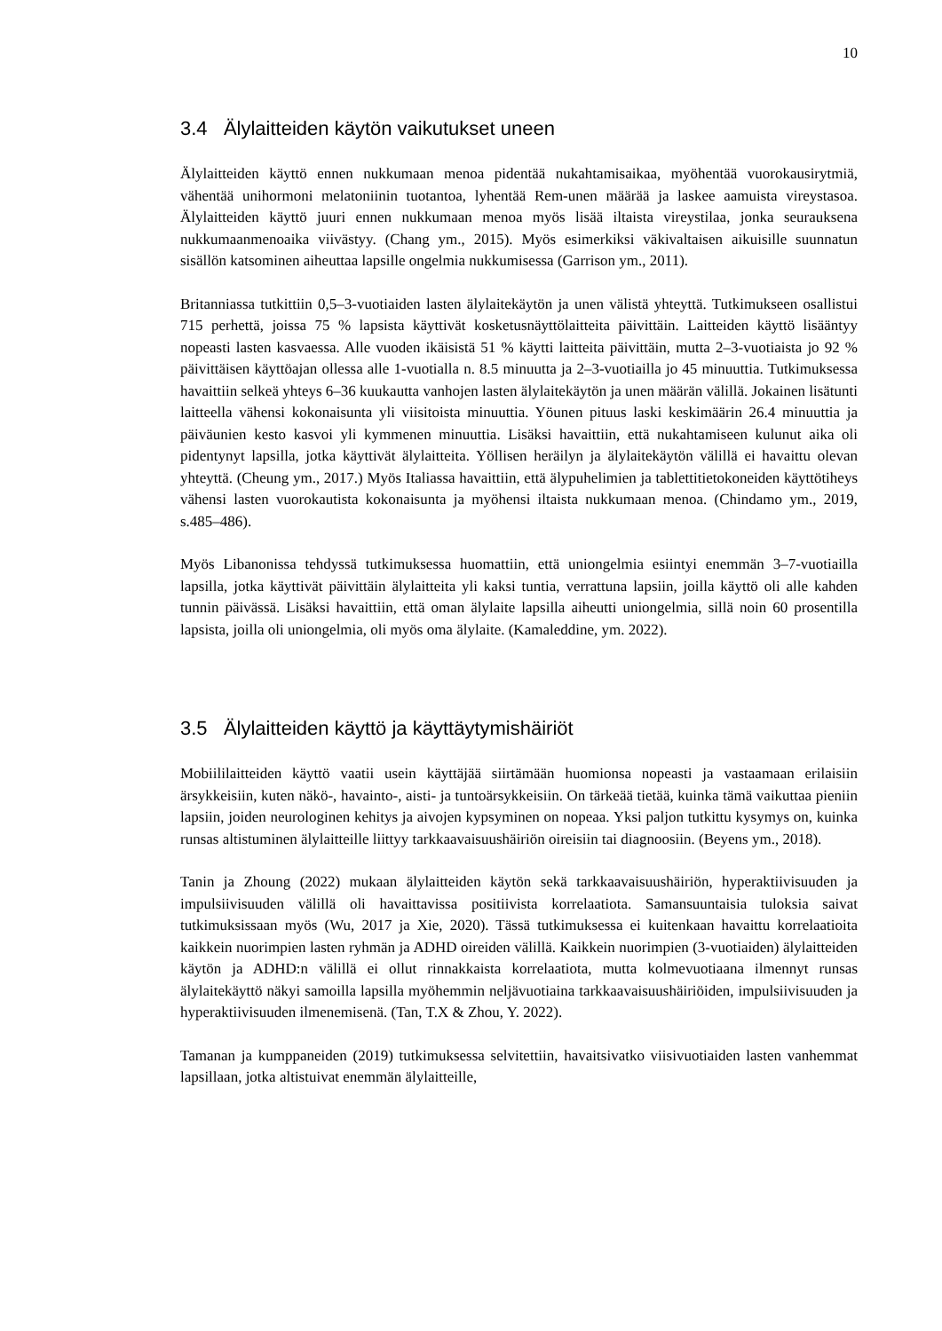10
3.4 Älylaitteiden käytön vaikutukset uneen
Älylaitteiden käyttö ennen nukkumaan menoa pidentää nukahtamisaikaa, myöhentää vuorokausirytmiä, vähentää unihormoni melatoniinin tuotantoa, lyhentää Rem-unen määrää ja laskee aamuista vireystasoa. Älylaitteiden käyttö juuri ennen nukkumaan menoa myös lisää iltaista vireystilaa, jonka seurauksena nukkumaanmenoaika viivästyy. (Chang ym., 2015). Myös esimerkiksi väkivaltaisen aikuisille suunnatun sisällön katsominen aiheuttaa lapsille ongelmia nukkumisessa (Garrison ym., 2011).
Britanniassa tutkittiin 0,5–3-vuotiaiden lasten älylaitekäytön ja unen välistä yhteyttä. Tutkimukseen osallistui 715 perhettä, joissa 75 % lapsista käyttivät kosketusnäyttölaitteita päivittäin. Laitteiden käyttö lisääntyy nopeasti lasten kasvaessa. Alle vuoden ikäisistä 51 % käytti laitteita päivittäin, mutta 2–3-vuotiaista jo 92 % päivittäisen käyttöajan ollessa alle 1-vuotialla n. 8.5 minuutta ja 2–3-vuotiailla jo 45 minuuttia. Tutkimuksessa havaittiin selkeä yhteys 6–36 kuukautta vanhojen lasten älylaitekäytön ja unen määrän välillä. Jokainen lisätunti laitteella vähensi kokonaisunta yli viisitoista minuuttia. Yöunen pituus laski keskimäärin 26.4 minuuttia ja päiväunien kesto kasvoi yli kymmenen minuuttia. Lisäksi havaittiin, että nukahtamiseen kulunut aika oli pidentynyt lapsilla, jotka käyttivät älylaitteita. Yöllisen heräilyn ja älylaitekäytön välillä ei havaittu olevan yhteyttä. (Cheung ym., 2017.) Myös Italiassa havaittiin, että älypuhelimien ja tablettitietokoneiden käyttötiheys vähensi lasten vuorokautista kokonaisunta ja myöhensi iltaista nukkumaan menoa. (Chindamo ym., 2019, s.485–486).
Myös Libanonissa tehdyssä tutkimuksessa huomattiin, että uniongelmia esiintyi enemmän 3–7-vuotiailla lapsilla, jotka käyttivät päivittäin älylaitteita yli kaksi tuntia, verrattuna lapsiin, joilla käyttö oli alle kahden tunnin päivässä. Lisäksi havaittiin, että oman älylaite lapsilla aiheutti uniongelmia, sillä noin 60 prosentilla lapsista, joilla oli uniongelmia, oli myös oma älylaite. (Kamaleddine, ym. 2022).
3.5 Älylaitteiden käyttö ja käyttäytymishäiriöt
Mobiililaitteiden käyttö vaatii usein käyttäjää siirtämään huomionsa nopeasti ja vastaamaan erilaisiin ärsykkeisiin, kuten näkö-, havainto-, aisti- ja tuntoärsykkeisiin. On tärkeää tietää, kuinka tämä vaikuttaa pieniin lapsiin, joiden neurologinen kehitys ja aivojen kypsyminen on nopeaa. Yksi paljon tutkittu kysymys on, kuinka runsas altistuminen älylaitteille liittyy tarkkaavaisuushäiriön oireisiin tai diagnoosiin. (Beyens ym., 2018).
Tanin ja Zhoung (2022) mukaan älylaitteiden käytön sekä tarkkaavaisuushäiriön, hyperaktiivisuuden ja impulsiivisuuden välillä oli havaittavissa positiivista korrelaatiota. Samansuuntaisia tuloksia saivat tutkimuksissaan myös (Wu, 2017 ja Xie, 2020). Tässä tutkimuksessa ei kuitenkaan havaittu korrelaatioita kaikkein nuorimpien lasten ryhmän ja ADHD oireiden välillä. Kaikkein nuorimpien (3-vuotiaiden) älylaitteiden käytön ja ADHD:n välillä ei ollut rinnakkaista korrelaatiota, mutta kolmevuotiaana ilmennyt runsas älylaitekäyttö näkyi samoilla lapsilla myöhemmin neljävuotiaina tarkkaavaisuushäiriöiden, impulsiivisuuden ja hyperaktiivisuuden ilmenemisenä. (Tan, T.X & Zhou, Y. 2022).
Tamanan ja kumppaneiden (2019) tutkimuksessa selvitettiin, havaitsivatko viisivuotiaiden lasten vanhemmat lapsillaan, jotka altistuivat enemmän älylaitteille,